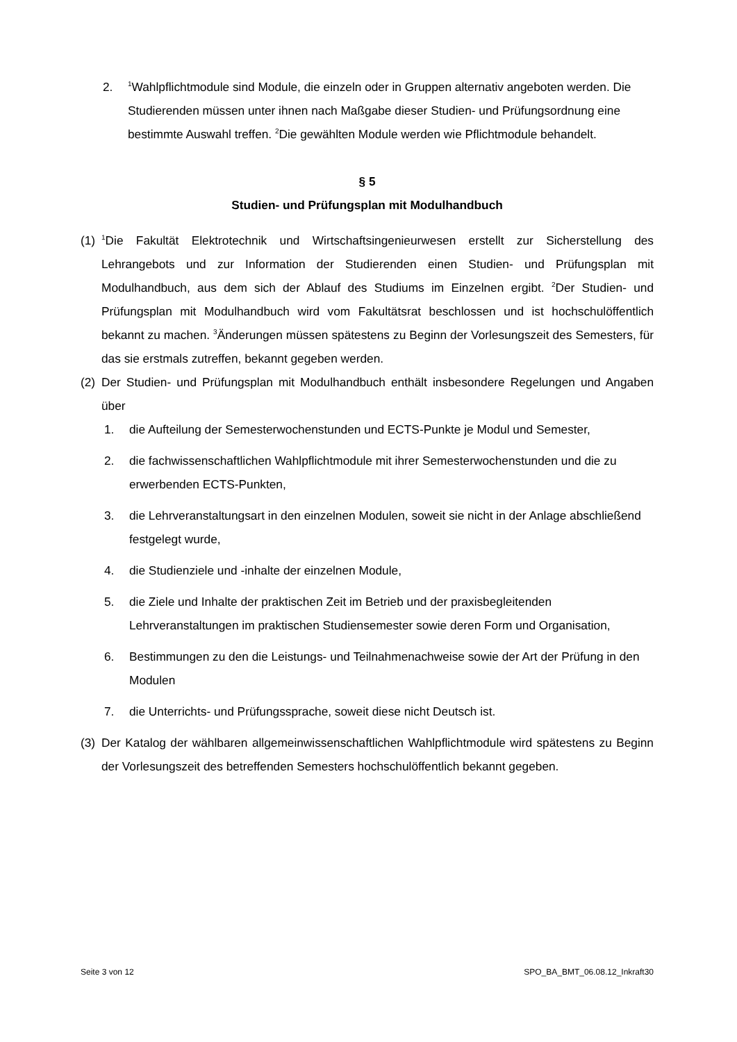2.
<sup>1</sup> Wahlpflichtmodule sind Module, die einzeln oder in Gruppen alternativ angeboten werden. Die Studierenden müssen unter ihnen nach Maßgabe dieser Studien- und Prüfungsordnung eine bestimmte Auswahl treffen. <sup>2</sup>Die gewählten Module werden wie Pflichtmodule behandelt.
§ 5
Studien- und Prüfungsplan mit Modulhandbuch
(1)
<sup>1</sup> Die Fakultät Elektrotechnik und Wirtschaftsingenieurwesen erstellt zur Sicherstellung des Lehrangebots und zur Information der Studierenden einen Studien- und Prüfungsplan mit Modulhandbuch, aus dem sich der Ablauf des Studiums im Einzelnen ergibt. <sup>2</sup>Der Studien- und Prüfungsplan mit Modulhandbuch wird vom Fakultätsrat beschlossen und ist hochschulöffentlich bekannt zu machen. <sup>3</sup>Änderungen müssen spätestens zu Beginn der Vorlesungszeit des Semesters, für das sie erstmals zutreffen, bekannt gegeben werden.
(2)
Der Studien- und Prüfungsplan mit Modulhandbuch enthält insbesondere Regelungen und Angaben über
1. die Aufteilung der Semesterwochenstunden und ECTS-Punkte je Modul und Semester,
2. die fachwissenschaftlichen Wahlpflichtmodule mit ihrer Semesterwochenstunden und die zu erwerbenden ECTS-Punkten,
3. die Lehrveranstaltungsart in den einzelnen Modulen, soweit sie nicht in der Anlage abschließend festgelegt wurde,
4. die Studienziele und -inhalte der einzelnen Module,
5. die Ziele und Inhalte der praktischen Zeit im Betrieb und der praxisbegleitenden Lehrveranstaltungen im praktischen Studiensemester sowie deren Form und Organisation,
6. Bestimmungen zu den die Leistungs- und Teilnahmenachweise sowie der Art der Prüfung in den Modulen
7. die Unterrichts- und Prüfungssprache, soweit diese nicht Deutsch ist.
(3)
Der Katalog der wählbaren allgemeinwissenschaftlichen Wahlpflichtmodule wird spätestens zu Beginn der Vorlesungszeit des betreffenden Semesters hochschulöffentlich bekannt gegeben.
Seite 3 von 12 SPO_BA_BMT_06.08.12_Inkraft30